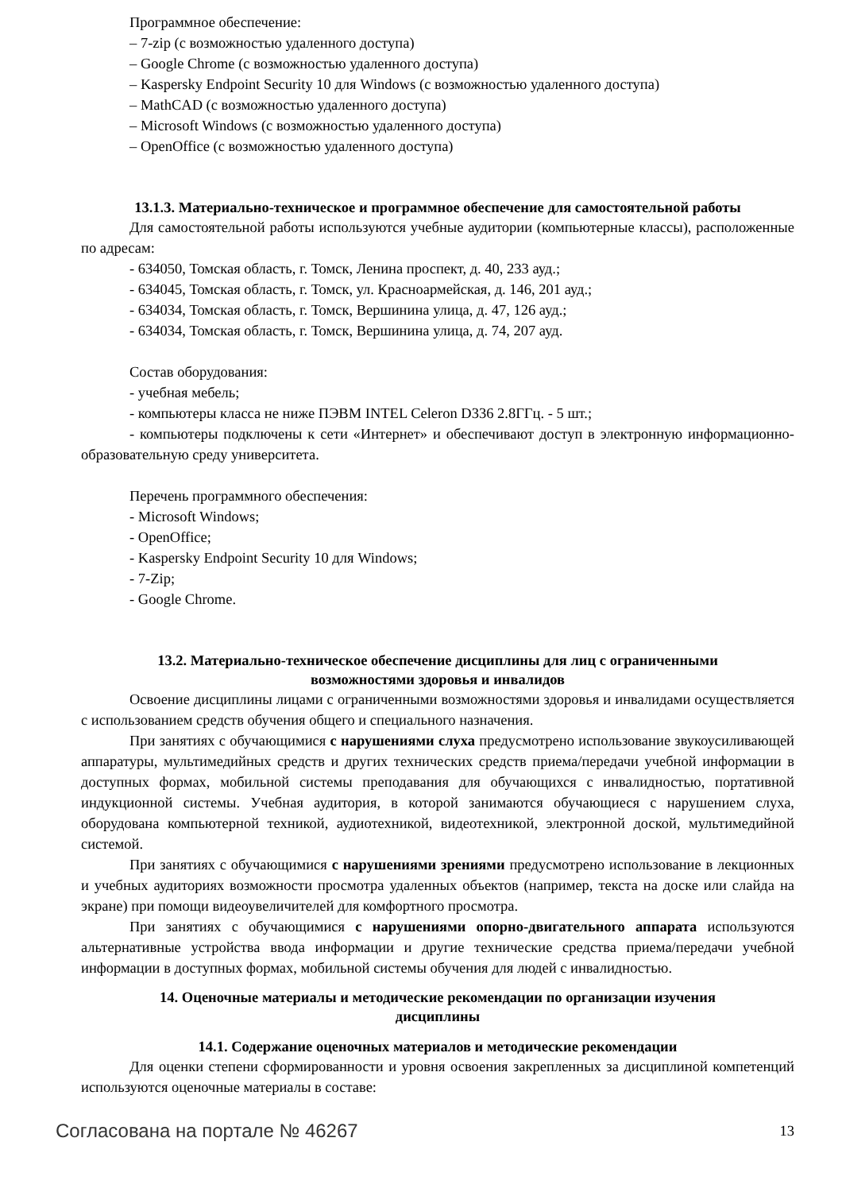Программное обеспечение:
– 7-zip (с возможностью удаленного доступа)
– Google Chrome (с возможностью удаленного доступа)
– Kaspersky Endpoint Security 10 для Windows (с возможностью удаленного доступа)
– MathCAD (с возможностью удаленного доступа)
– Microsoft Windows (с возможностью удаленного доступа)
– OpenOffice (с возможностью удаленного доступа)
13.1.3. Материально-техническое и программное обеспечение для самостоятельной работы
Для самостоятельной работы используются учебные аудитории (компьютерные классы), расположенные по адресам:
- 634050, Томская область, г. Томск, Ленина проспект, д. 40, 233 ауд.;
- 634045, Томская область, г. Томск, ул. Красноармейская, д. 146, 201 ауд.;
- 634034, Томская область, г. Томск, Вершинина улица, д. 47, 126 ауд.;
- 634034, Томская область, г. Томск, Вершинина улица, д. 74, 207 ауд.
Состав оборудования:
- учебная мебель;
- компьютеры класса не ниже ПЭВМ INTEL Celeron D336 2.8ГГц. - 5 шт.;
- компьютеры подключены к сети «Интернет» и обеспечивают доступ в электронную информационно-образовательную среду университета.
Перечень программного обеспечения:
- Microsoft Windows;
- OpenOffice;
- Kaspersky Endpoint Security 10 для Windows;
- 7-Zip;
- Google Chrome.
13.2. Материально-техническое обеспечение дисциплины для лиц с ограниченными
возможностями здоровья и инвалидов
Освоение дисциплины лицами с ограниченными возможностями здоровья и инвалидами осуществляется с использованием средств обучения общего и специального назначения.
При занятиях с обучающимися с нарушениями слуха предусмотрено использование звукоусиливающей аппаратуры, мультимедийных средств и других технических средств приема/передачи учебной информации в доступных формах, мобильной системы преподавания для обучающихся с инвалидностью, портативной индукционной системы. Учебная аудитория, в которой занимаются обучающиеся с нарушением слуха, оборудована компьютерной техникой, аудиотехникой, видеотехникой, электронной доской, мультимедийной системой.
При занятиях с обучающимися с нарушениями зрениями предусмотрено использование в лекционных и учебных аудиториях возможности просмотра удаленных объектов (например, текста на доске или слайда на экране) при помощи видеоувеличителей для комфортного просмотра.
При занятиях с обучающимися с нарушениями опорно-двигательного аппарата используются альтернативные устройства ввода информации и другие технические средства приема/передачи учебной информации в доступных формах, мобильной системы обучения для людей с инвалидностью.
14. Оценочные материалы и методические рекомендации по организации изучения
дисциплины
14.1. Содержание оценочных материалов и методические рекомендации
Для оценки степени сформированности и уровня освоения закрепленных за дисциплиной компетенций используются оценочные материалы в составе:
Согласована на портале № 46267 13